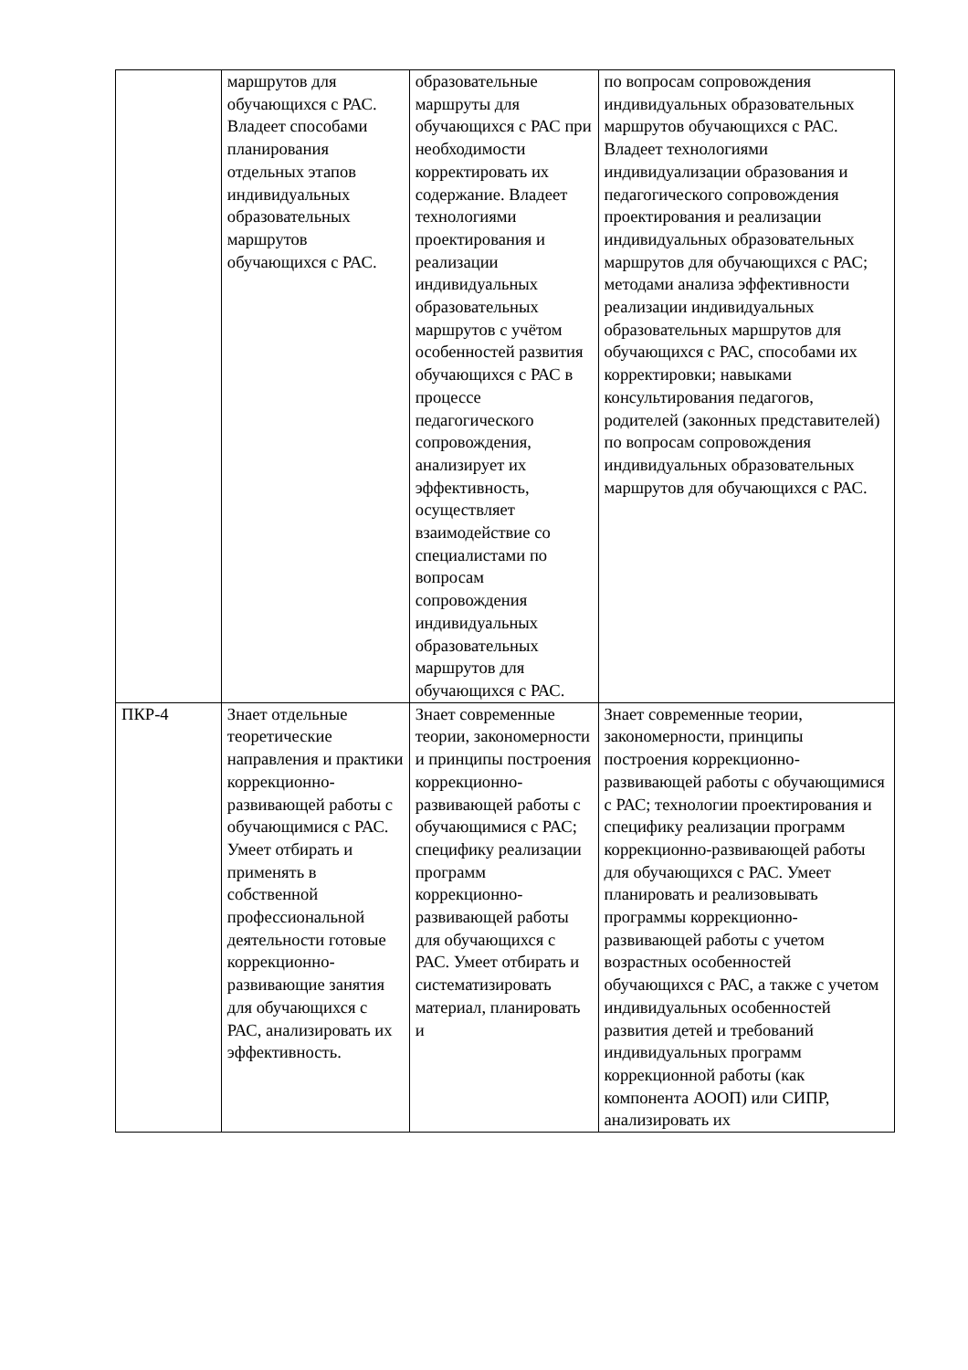| | маршрутов для обучающихся с РАС. Владеет способами планирования отдельных этапов индивидуальных образовательных маршрутов обучающихся с РАС. | образовательные маршруты для обучающихся с РАС при необходимости корректировать их содержание. Владеет технологиями проектирования и реализации индивидуальных образовательных маршрутов с учётом особенностей развития обучающихся с РАС в процессе педагогического сопровождения, анализирует их эффективность, осуществляет взаимодействие со специалистами по вопросам сопровождения индивидуальных образовательных маршрутов для обучающихся с РАС. | по вопросам сопровождения индивидуальных образовательных маршрутов обучающихся с РАС. Владеет технологиями индивидуализации образования и педагогического сопровождения проектирования и реализации индивидуальных образовательных маршрутов для обучающихся с РАС; методами анализа эффективности реализации индивидуальных образовательных маршрутов для обучающихся с РАС, способами их корректировки; навыками консультирования педагогов, родителей (законных представителей) по вопросам сопровождения индивидуальных образовательных маршрутов для обучающихся с РАС. |
| ПКР-4 | Знает отдельные теоретические направления и практики коррекционно-развивающей работы с обучающимися с РАС. Умеет отбирать и применять в собственной профессиональной деятельности готовые коррекционно-развивающие занятия для обучающихся с РАС, анализировать их эффективность. | Знает современные теории, закономерности и принципы построения коррекционно-развивающей работы с обучающимися с РАС; специфику реализации программ коррекционно-развивающей работы для обучающихся с РАС. Умеет отбирать и систематизировать материал, планировать и | Знает современные теории, закономерности, принципы построения коррекционно-развивающей работы с обучающимися с РАС; технологии проектирования и специфику реализации программ коррекционно-развивающей работы для обучающихся с РАС. Умеет планировать и реализовывать программы коррекционно-развивающей работы с учетом возрастных особенностей обучающихся с РАС, а также с учетом индивидуальных особенностей развития детей и требований индивидуальных программ коррекционной работы (как компонента АООП) или СИПР, анализировать их |